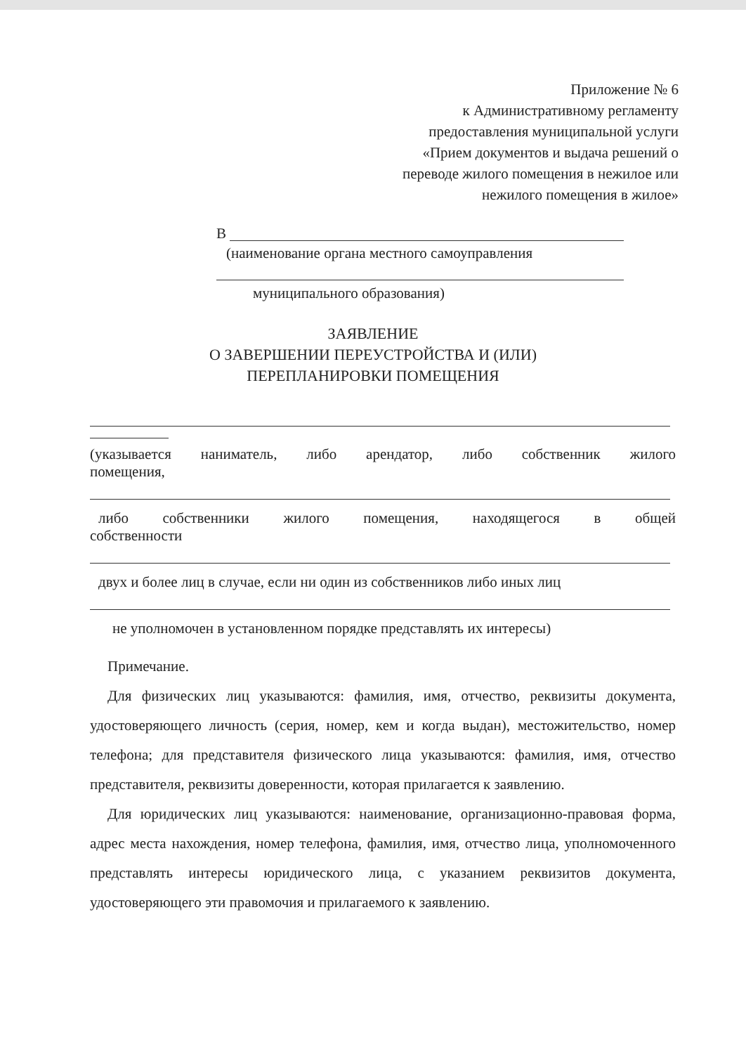Приложение № 6
к Административному регламенту
предоставления муниципальной услуги
«Прием документов и выдача решений о
переводе жилого помещения в нежилое или
нежилого помещения в жилое»
В
(наименование органа местного самоуправления
муниципального образования)
ЗАЯВЛЕНИЕ
О ЗАВЕРШЕНИИ ПЕРЕУСТРОЙСТВА И (ИЛИ)
ПЕРЕПЛАНИРОВКИ ПОМЕЩЕНИЯ
(указывается наниматель, либо арендатор, либо собственник жилого
помещения,
либо собственники жилого помещения, находящегося в общей
собственности
двух и более лиц в случае, если ни один из собственников либо иных лиц
не уполномочен в установленном порядке представлять их интересы)
Примечание.
Для физических лиц указываются: фамилия, имя, отчество, реквизиты документа, удостоверяющего личность (серия, номер, кем и когда выдан), местожительство, номер телефона; для представителя физического лица указываются: фамилия, имя, отчество представителя, реквизиты доверенности, которая прилагается к заявлению.
Для юридических лиц указываются: наименование, организационно-правовая форма, адрес места нахождения, номер телефона, фамилия, имя, отчество лица, уполномоченного представлять интересы юридического лица, с указанием реквизитов документа, удостоверяющего эти правомочия и прилагаемого к заявлению.